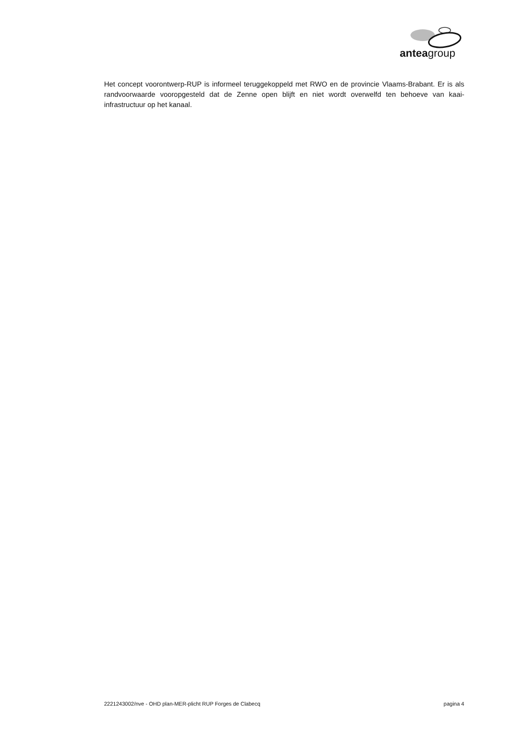anteagroup
Het concept voorontwerp-RUP is informeel teruggekoppeld met RWO en de provincie Vlaams-Brabant. Er is als randvoorwaarde vooropgesteld dat de Zenne open blijft en niet wordt overwelfd ten behoeve van kaai-infrastructuur op het kanaal.
2221243002/nve - OHD plan-MER-plicht RUP Forges de Clabecq pagina 4